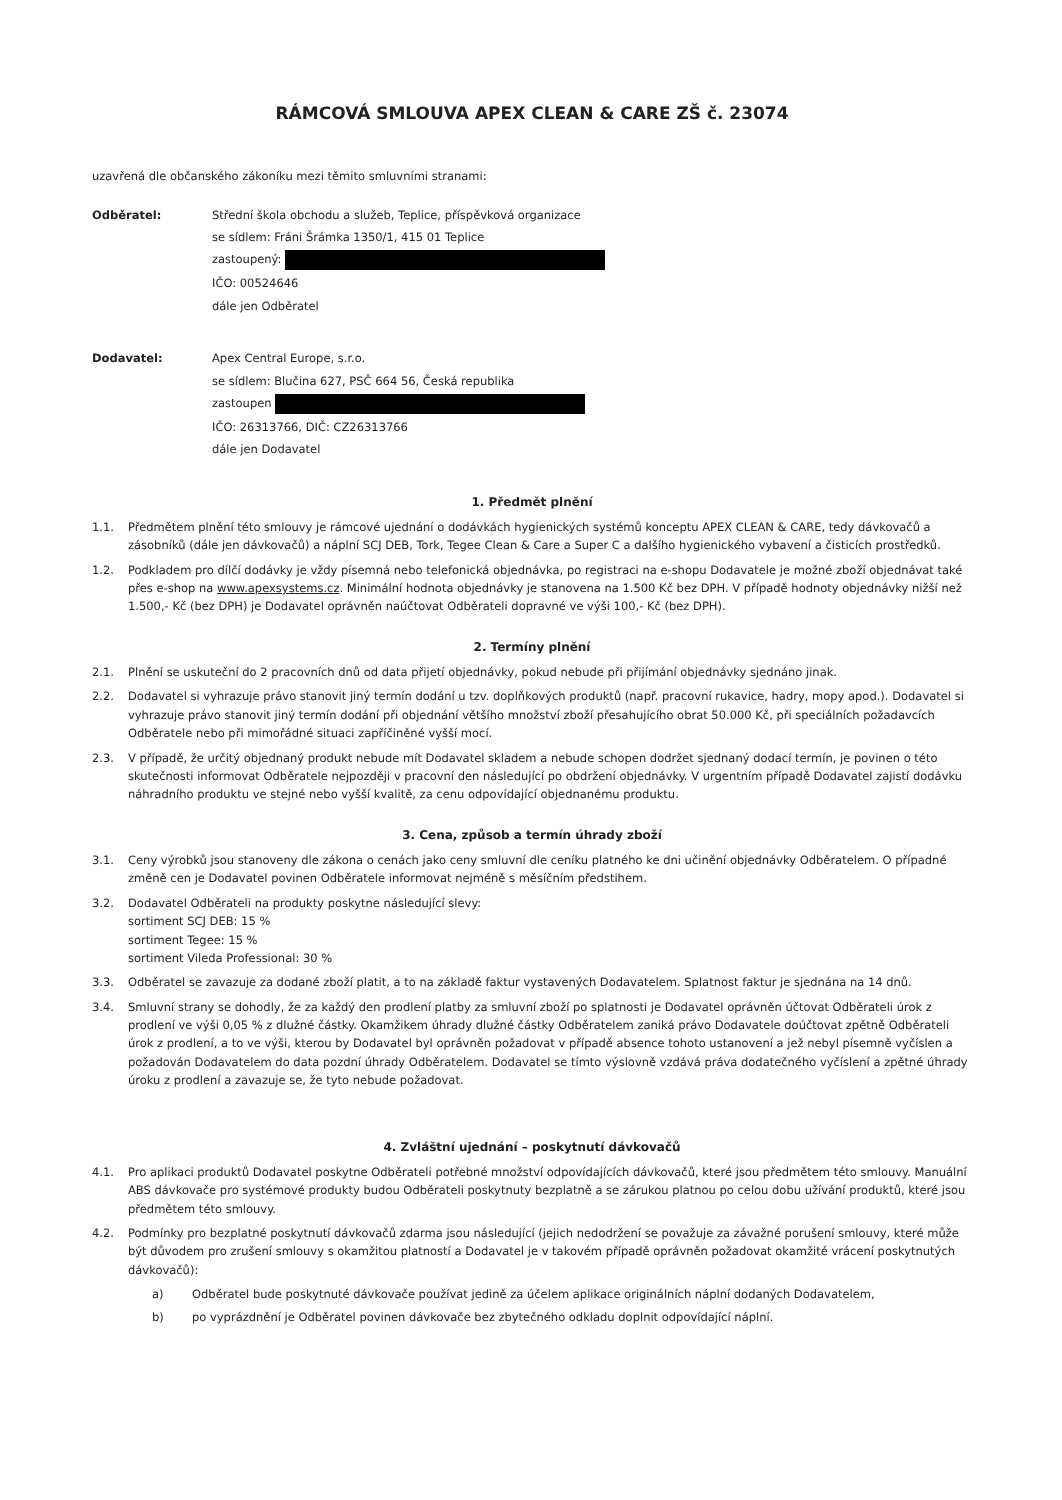RÁMCOVÁ SMLOUVA APEX CLEAN & CARE ZŠ č. 23074
uzavřená dle občanského zákoníku mezi těmito smluvními stranami:
Odběratel: Střední škola obchodu a služeb, Teplice, příspěvková organizace
se sídlem: Fráni Šrámka 1350/1, 415 01 Teplice
zastoupený:
IČO: 00524646
dále jen Odběratel
Dodavatel: Apex Central Europe, s.r.o.
se sídlem: Blučina 627, PSČ 664 56, Česká republika
zastoupen
IČO: 26313766, DIČ: CZ26313766
dále jen Dodavatel
1. Předmět plnění
1.1. Předmětem plnění této smlouvy je rámcové ujednání o dodávkách hygienických systémů konceptu APEX CLEAN & CARE, tedy dávkovačů a zásobníků (dále jen dávkovačů) a náplní SCJ DEB, Tork, Tegee Clean & Care a Super C a dalšího hygienického vybavení a čisticích prostředků.
1.2. Podkladem pro dílčí dodávky je vždy písemná nebo telefonická objednávka, po registraci na e-shopu Dodavatele je možné zboží objednávat také přes e-shop na www.apexsystems.cz. Minimální hodnota objednávky je stanovena na 1.500 Kč bez DPH. V případě hodnoty objednávky nižší než 1.500,- Kč (bez DPH) je Dodavatel oprávněn naúčtovat Odběrateli dopravné ve výši 100,- Kč (bez DPH).
2. Termíny plnění
2.1. Plnění se uskuteční do 2 pracovních dnů od data přijetí objednávky, pokud nebude při přijímání objednávky sjednáno jinak.
2.2. Dodavatel si vyhrazuje právo stanovit jiný termín dodání u tzv. doplňkových produktů (např. pracovní rukavice, hadry, mopy apod.). Dodavatel si vyhrazuje právo stanovit jiný termín dodání při objednání většího množství zboží přesahujícího obrat 50.000 Kč, při speciálních požadavcích Odběratele nebo při mimořádné situaci zapříčiněné vyšší mocí.
2.3. V případě, že určitý objednaný produkt nebude mít Dodavatel skladem a nebude schopen dodržet sjednaný dodací termín, je povinen o této skutečnosti informovat Odběratele nejpozději v pracovní den následující po obdržení objednávky. V urgentním případě Dodavatel zajistí dodávku náhradního produktu ve stejné nebo vyšší kvalitě, za cenu odpovídající objednanému produktu.
3. Cena, způsob a termín úhrady zboží
3.1. Ceny výrobků jsou stanoveny dle zákona o cenách jako ceny smluvní dle ceníku platného ke dni učinění objednávky Odběratelem. O případné změně cen je Dodavatel povinen Odběratele informovat nejméně s měsíčním předstihem.
3.2. Dodavatel Odběrateli na produkty poskytne následující slevy:
sortiment SCJ DEB: 15 %
sortiment Tegee: 15 %
sortiment Vileda Professional: 30 %
3.3. Odběratel se zavazuje za dodané zboží platit, a to na základě faktur vystavených Dodavatelem. Splatnost faktur je sjednána na 14 dnů.
3.4. Smluvní strany se dohodly, že za každý den prodlení platby za smluvní zboží po splatnosti je Dodavatel oprávněn účtovat Odběrateli úrok z prodlení ve výši 0,05 % z dlužné částky. Okamžikem úhrady dlužné částky Odběratelem zaniká právo Dodavatele doúčtovat zpětně Odběrateli úrok z prodlení, a to ve výši, kterou by Dodavatel byl oprávněn požadovat v případě absence tohoto ustanovení a jež nebyl písemně vyčíslen a požadován Dodavatelem do data pozdní úhrady Odběratelem. Dodavatel se tímto výslovně vzdává práva dodatečného vyčíslení a zpětné úhrady úroku z prodlení a zavazuje se, že tyto nebude požadovat.
4. Zvláštní ujednání – poskytnutí dávkovačů
4.1. Pro aplikaci produktů Dodavatel poskytne Odběrateli potřebné množství odpovídajících dávkovačů, které jsou předmětem této smlouvy. Manuální ABS dávkovače pro systémové produkty budou Odběrateli poskytnuty bezplatně a se zárukou platnou po celou dobu užívání produktů, které jsou předmětem této smlouvy.
4.2. Podmínky pro bezplatné poskytnutí dávkovačů zdarma jsou následující (jejich nedodržení se považuje za závažné porušení smlouvy, které může být důvodem pro zrušení smlouvy s okamžitou platností a Dodavatel je v takovém případě oprávněn požadovat okamžité vrácení poskytnutých dávkovačů):
a) Odběratel bude poskytnuté dávkovače používat jedině za účelem aplikace originálních náplní dodaných Dodavatelem,
b) po vyprázdnění je Odběratel povinen dávkovače bez zbytečného odkladu doplnit odpovídající náplní.